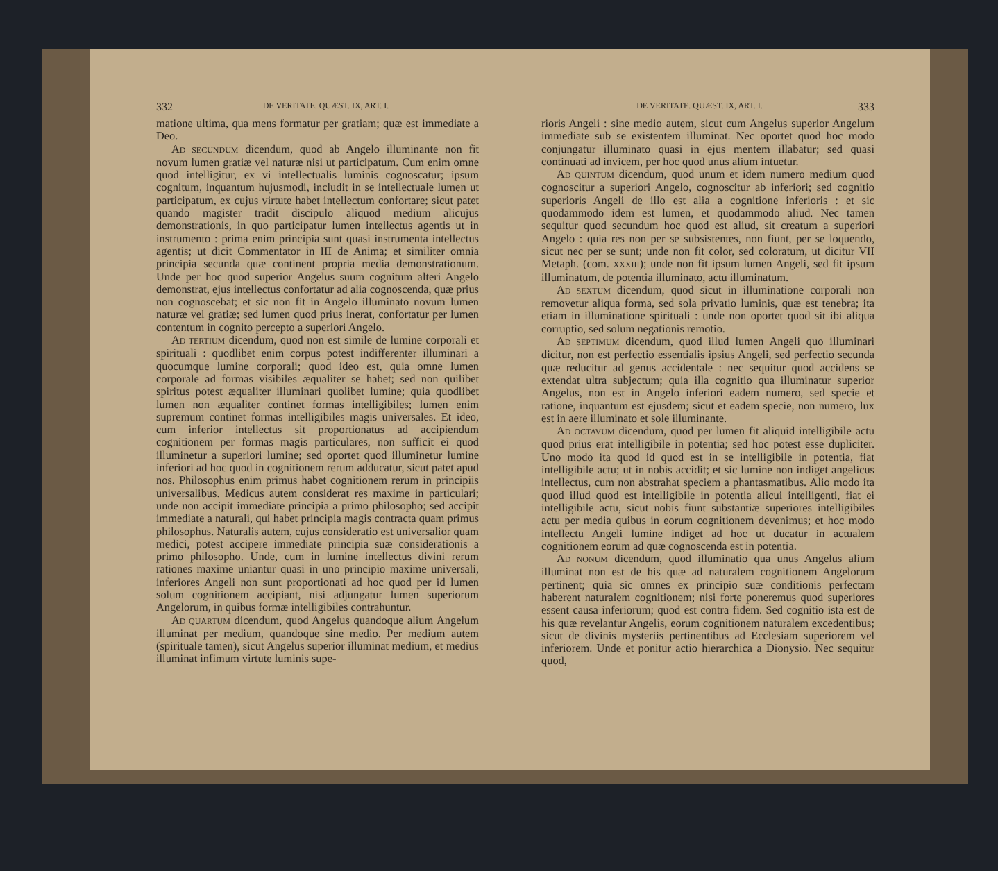332 DE VERITATE. QUÆST. IX, ART. I.
matione ultima, qua mens formatur per gratiam; quæ est immediate a Deo.
AD SECUNDUM dicendum, quod ab Angelo illuminante non fit novum lumen gratiæ vel naturæ nisi ut participatum. Cum enim omne quod intelligitur, ex vi intellectualis luminis cognoscatur; ipsum cognitum, inquantum hujusmodi, includit in se intellectuale lumen ut participatum, ex cujus virtute habet intellectum confortare; sicut patet quando magister tradit discipulo aliquod medium alicujus demonstrationis, in quo participatur lumen intellectus agentis ut in instrumento : prima enim principia sunt quasi instrumenta intellectus agentis; ut dicit Commentator in III de Anima; et similiter omnia principia secunda quæ continent propria media demonstrationum. Unde per hoc quod superior Angelus suum cognitum alteri Angelo demonstrat, ejus intellectus confortatur ad alia cognoscenda, quæ prius non cognoscebat; et sic non fit in Angelo illuminato novum lumen naturæ vel gratiæ; sed lumen quod prius inerat, confortatur per lumen contentum in cognito percepto a superiori Angelo.
AD TERTIUM dicendum, quod non est simile de lumine corporali et spirituali : quodlibet enim corpus potest indifferenter illuminari a quocumque lumine corporali; quod ideo est, quia omne lumen corporale ad formas visibiles æqualiter se habet; sed non quilibet spiritus potest æqualiter illuminari quolibet lumine; quia quodlibet lumen non æqualiter continet formas intelligibiles; lumen enim supremum continet formas intelligibiles magis universales. Et ideo, cum inferior intellectus sit proportionatus ad accipiendum cognitionem per formas magis particulares, non sufficit ei quod illuminetur a superiori lumine; sed oportet quod illuminetur lumine inferiori ad hoc quod in cognitionem rerum adducatur, sicut patet apud nos. Philosophus enim primus habet cognitionem rerum in principiis universalibus. Medicus autem considerat res maxime in particulari; unde non accipit immediate principia a primo philosopho; sed accipit immediate a naturali, qui habet principia magis contracta quam primus philosophus. Naturalis autem, cujus consideratio est universalior quam medici, potest accipere immediate principia suæ considerationis a primo philosopho. Unde, cum in lumine intellectus divini rerum rationes maxime uniantur quasi in uno principio maxime universali, inferiores Angeli non sunt proportionati ad hoc quod per id lumen solum cognitionem accipiant, nisi adjungatur lumen superiorum Angelorum, in quibus formæ intelligibiles contrahuntur.
AD QUARTUM dicendum, quod Angelus quandoque alium Angelum illuminat per medium, quandoque sine medio. Per medium autem (spirituale tamen), sicut Angelus superior illuminat medium, et medius illuminat infimum virtute luminis supe-
DE VERITATE. QUÆST. IX, ART. I. 333
rioris Angeli : sine medio autem, sicut cum Angelus superior Angelum immediate sub se existentem illuminat. Nec oportet quod hoc modo conjungatur illuminato quasi in ejus mentem illabatur; sed quasi continuati ad invicem, per hoc quod unus alium intuetur.
AD QUINTUM dicendum, quod unum et idem numero medium quod cognoscitur a superiori Angelo, cognoscitur ab inferiori; sed cognitio superioris Angeli de illo est alia a cognitione inferioris : et sic quodammodo idem est lumen, et quodammodo aliud. Nec tamen sequitur quod secundum hoc quod est aliud, sit creatum a superiori Angelo : quia res non per se subsistentes, non fiunt, per se loquendo, sicut nec per se sunt; unde non fit color, sed coloratum, ut dicitur VII Metaph. (com. XXXIII); unde non fit ipsum lumen Angeli, sed fit ipsum illuminatum, de potentia illuminato, actu illuminatum.
AD SEXTUM dicendum, quod sicut in illuminatione corporali non removetur aliqua forma, sed sola privatio luminis, quæ est tenebra; ita etiam in illuminatione spirituali : unde non oportet quod sit ibi aliqua corruptio, sed solum negationis remotio.
AD SEPTIMUM dicendum, quod illud lumen Angeli quo illuminari dicitur, non est perfectio essentialis ipsius Angeli, sed perfectio secunda quæ reducitur ad genus accidentale : nec sequitur quod accidens se extendat ultra subjectum; quia illa cognitio qua illuminatur superior Angelus, non est in Angelo inferiori eadem numero, sed specie et ratione, inquantum est ejusdem; sicut et eadem specie, non numero, lux est in aere illuminato et sole illuminante.
AD OCTAVUM dicendum, quod per lumen fit aliquid intelligibile actu quod prius erat intelligibile in potentia; sed hoc potest esse dupliciter. Uno modo ita quod id quod est in se intelligibile in potentia, fiat intelligibile actu; ut in nobis accidit; et sic lumine non indiget angelicus intellectus, cum non abstrahat speciem a phantasmatibus. Alio modo ita quod illud quod est intelligibile in potentia alicui intelligenti, fiat ei intelligibile actu, sicut nobis fiunt substantiæ superiores intelligibiles actu per media quibus in eorum cognitionem devenimus; et hoc modo intellectu Angeli lumine indiget ad hoc ut ducatur in actualem cognitionem eorum ad quæ cognoscenda est in potentia.
AD NONUM dicendum, quod illuminatio qua unus Angelus alium illuminat non est de his quæ ad naturalem cognitionem Angelorum pertinent; quia sic omnes ex principio suæ conditionis perfectam haberent naturalem cognitionem; nisi forte poneremus quod superiores essent causa inferiorum; quod est contra fidem. Sed cognitio ista est de his quæ revelantur Angelis, eorum cognitionem naturalem excedentibus; sicut de divinis mysteriis pertinentibus ad Ecclesiam superiorem vel inferiorem. Unde et ponitur actio hierarchica a Dionysio. Nec sequitur quod,